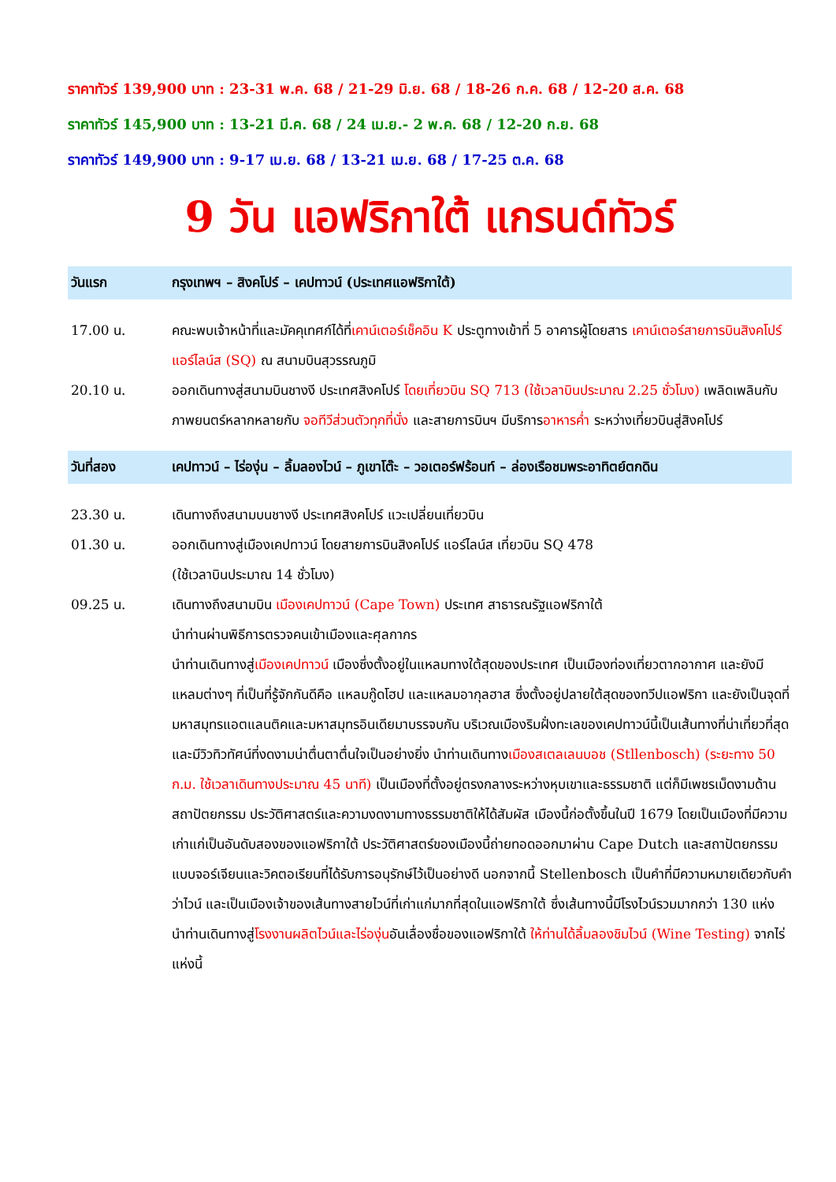ราคาทัวร์ 139,900 บาท : 23-31 พ.ค. 68 / 21-29 มิ.ย. 68 / 18-26 ก.ค. 68 / 12-20 ส.ค. 68
ราคาทัวร์ 145,900 บาท : 13-21 มี.ค. 68 / 24 เม.ย.- 2 พ.ค. 68 / 12-20 ก.ย. 68
ราคาทัวร์ 149,900 บาท : 9-17 เม.ย. 68 / 13-21 เม.ย. 68 / 17-25 ต.ค. 68
9 วัน แอฟริกาใต้ แกรนด์ทัวร์
วันแรก กรุงเทพฯ – สิงคโปร์ – เคปทาวน์ (ประเทศแอฟริกาใต้)
17.00 น. คณะพบเจ้าหน้าที่และมัคคุเทศก์ได้ที่เคาน์เตอร์เช็คอิน K ประตูทางเข้าที่ 5 อาคารผู้โดยสาร เคาน์เตอร์สายการบินสิงคโปร์ แอร์ไลน์ส (SQ) ณ สนามบินสุวรรณภูมิ
20.10 น. ออกเดินทางสู่สนามบินชางงี ประเทศสิงคโปร์ โดยเที่ยวบิน SQ 713 (ใช้เวลาบินประมาณ 2.25 ชั่วโมง) เพลิดเพลินกับภาพยนตร์หลากหลายกับ จอทีวีส่วนตัวทุกที่นั่ง และสายการบินฯ มีบริการอาหารค่ำ ระหว่างเที่ยวบินสู่สิงคโปร์
วันที่สอง เคปทาวน์ – ไร่องุ่น – ลิ้มลองไวน์ – ภูเขาโต๊ะ – วอเตอร์ฟร้อนท์ – ล่องเรือชมพระอาทิตย์ตกดิน
23.30 น. เดินทางถึงสนามบนชางงี ประเทศสิงคโปร์ แวะเปลี่ยนเที่ยวบิน
01.30 น. ออกเดินทางสู่เมืองเคปทาวน์ โดยสายการบินสิงคโปร์ แอร์ไลน์ส เที่ยวบิน SQ 478
(ใช้เวลาบินประมาณ 14 ชั่วโมง)
09.25 น. เดินทางถึงสนามบิน เมืองเคปทาวน์ (Cape Town) ประเทศ สาธารณรัฐแอฟริกาใต้
นำท่านผ่านพิธีการตรวจคนเข้าเมืองและศุลกากร
นำท่านเดินทางสู่เมืองเคปทาวน์ เมืองซึ่งตั้งอยู่ในแหลมทางใต้สุดของประเทศ เป็นเมืองท่องเที่ยวตากอากาศ และยังมีแหลมต่างๆ ที่เป็นที่รู้จักกันดีคือ แหลมกู๊ดโฮป และแหลมอากุลฮาส ซึ่งตั้งอยู่ปลายใต้สุดของทวีปแอฟริกา และยังเป็นจุดที่มหาสมุทรแอตแลนติคและมหาสมุทรอินเดียมาบรรจบกัน บริเวณเมืองริมฝั่งทะเลของเคปทาวน์นี้เป็นเส้นทางที่น่าเที่ยวที่สุด และมีวิวทิวทัศน์ที่งดงามน่าตื่นตาตื่นใจเป็นอย่างยิ่ง นำท่านเดินทางเมืองสเตลเลนบอช (Stllenbosch) (ระยะทาง 50 ก.ม. ใช้เวลาเดินทางประมาณ 45 นาที) เป็นเมืองที่ตั้งอยู่ตรงกลางระหว่างหุบเขาและธรรมชาติ แต่ก็มีเพชรเม็ดงามด้านสถาปัตยกรรม ประวัติศาสตร์และความงดงามทางธรรมชาติให้ได้สัมผัส เมืองนี้ก่อตั้งขึ้นในปี 1679 โดยเป็นเมืองที่มีความเก่าแก่เป็นอันดับสองของแอฟริกาใต้ ประวัติศาสตร์ของเมืองนี้ถ่ายทอดออกมาผ่าน Cape Dutch และสถาปัตยกรรมแบบจอร์เจียนและวิคตอเรียนที่ได้รับการอนุรักษ์ไว้เป็นอย่างดี นอกจากนี้ Stellenbosch เป็นคำที่มีความหมายเดียวกับคำว่าไวน์ และเป็นเมืองเจ้าของเส้นทางสายไวน์ที่เก่าแก่มากที่สุดในแอฟริกาใต้ ซึ่งเส้นทางนี้มีโรงไวน์รวมมากกว่า 130 แห่ง นำท่านเดินทางสู่โรงงานผลิตไวน์และไร่องุ่นอันเลื่องชื่อของแอฟริกาใต้ ให้ท่านได้ลิ้มลองชิมไวน์ (Wine Testing) จากไร่แห่งนี้